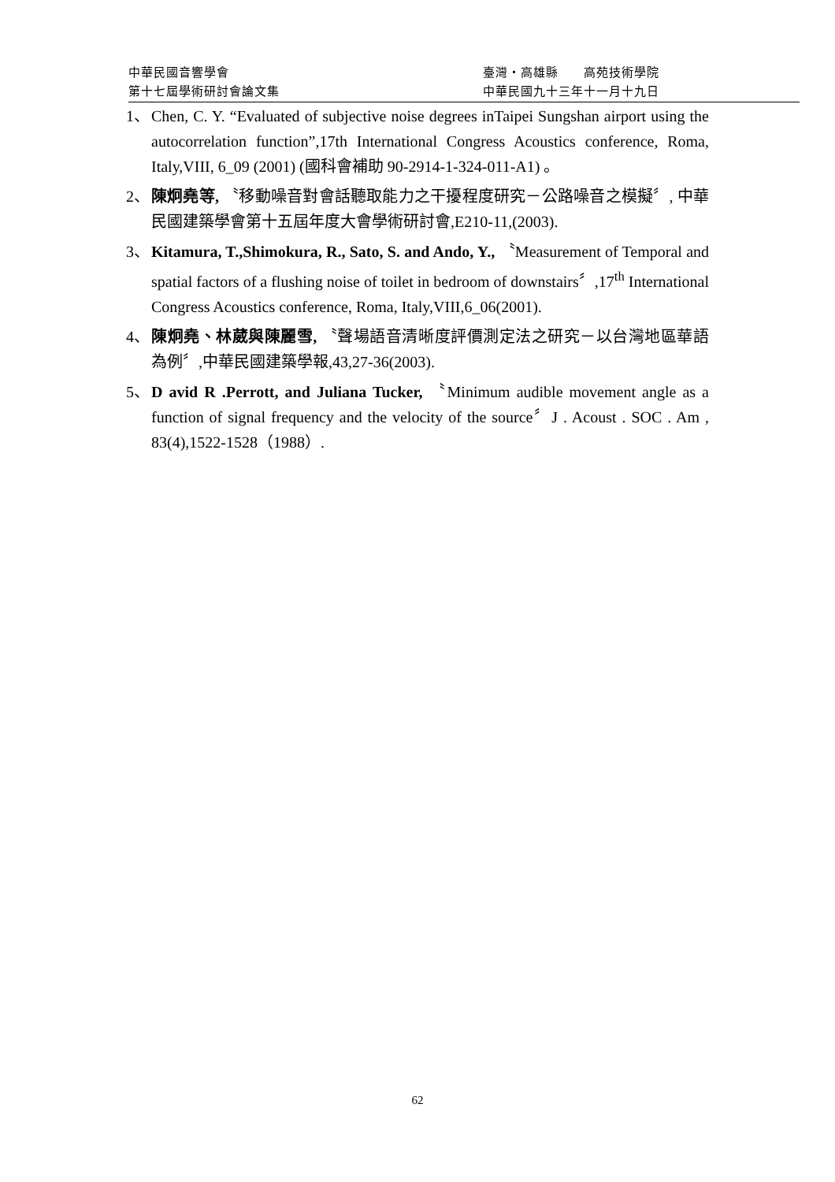中華民國音響學會 臺灣・高雄縣　　高苑技術學院
第十七屆學術研討會論文集 中華民國九十三年十一月十九日
1、 Chen, C. Y. “Evaluated of subjective noise degrees inTaipei Sungshan airport using the autocorrelation function”,17th International Congress Acoustics conference, Roma, Italy,VIII, 6_09 (2001) (國科會補助 90-2914-1-324-011-A1) 。
2、 陳炯堯等, 〝移動噪音對會話聽取能力之干擾程度研究－公路噪音之模擬〞, 中華民國建築學會第十五屆年度大會學術研討會,E210-11,(2003).
3、 Kitamura, T.,Shimokura, R., Sato, S. and Ando, Y., 〝Measurement of Temporal and spatial factors of a flushing noise of toilet in bedroom of downstairs〞,17<sup>th</sup> International Congress Acoustics conference, Roma, Italy,VIII,6_06(2001).
4、 陳炯堯、林葳與陳麗雪, 〝聲場語音清晰度評價測定法之研究－以台灣地區華語為例〞,中華民國建築學報,43,27-36(2003).
5、 D avid R .Perrott, and Juliana Tucker, 〝Minimum audible movement angle as a function of signal frequency and the velocity of the source〞J . Acoust . SOC . Am , 83(4),1522-1528（1988）.
62